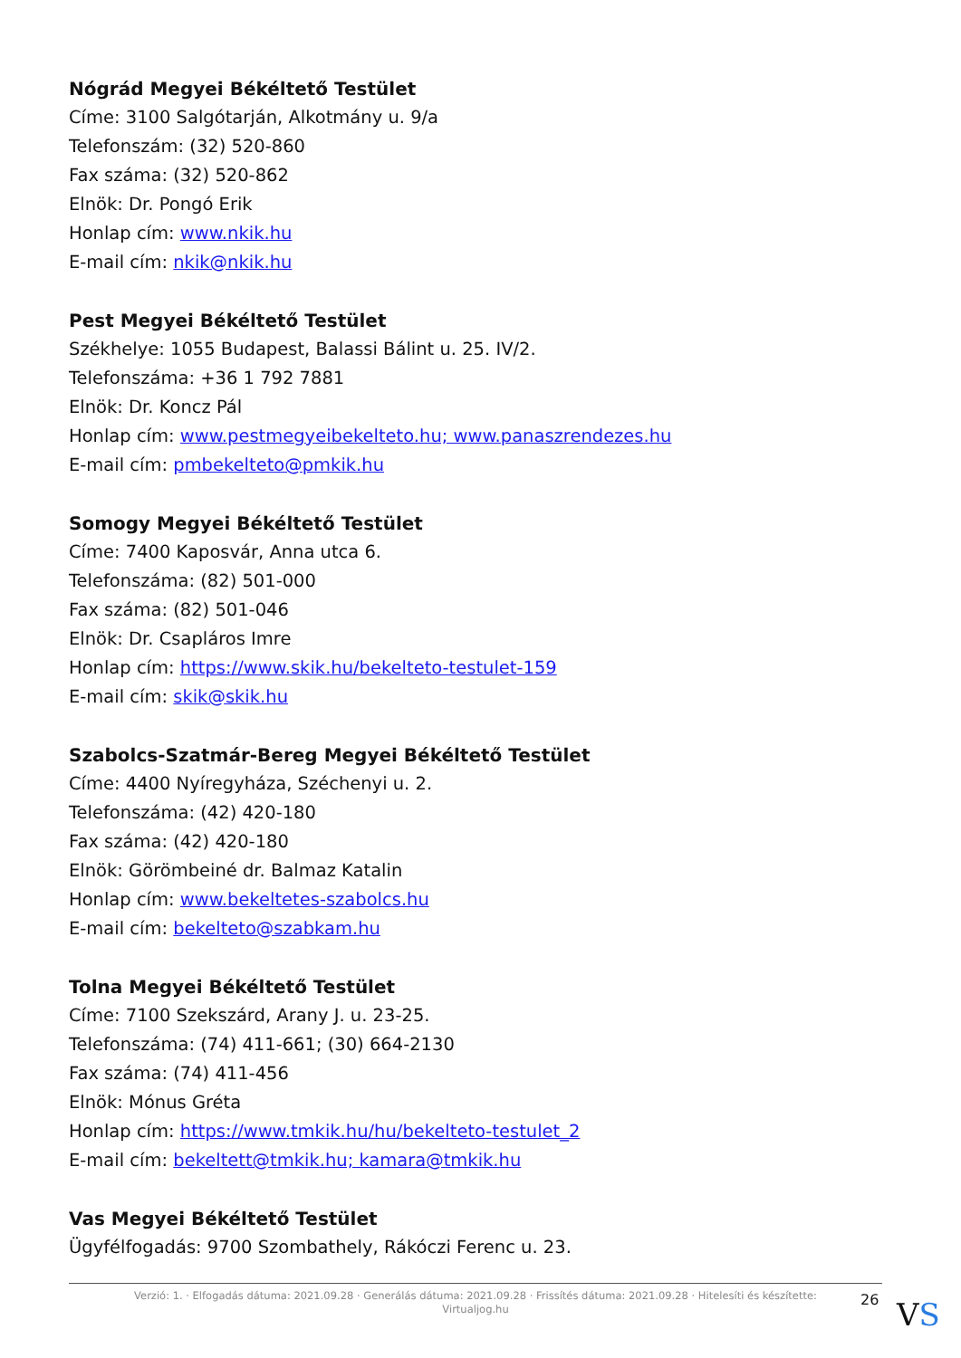Nógrád Megyei Békéltető Testület
Címe: 3100 Salgótarján, Alkotmány u. 9/a
Telefonszám: (32) 520-860
Fax száma: (32) 520-862
Elnök: Dr. Pongó Erik
Honlap cím: www.nkik.hu
E-mail cím: nkik@nkik.hu
Pest Megyei Békéltető Testület
Székhelye: 1055 Budapest, Balassi Bálint u. 25. IV/2.
Telefonszáma: +36 1 792 7881
Elnök: Dr. Koncz Pál
Honlap cím: www.pestmegyeibekelteto.hu; www.panaszrendezes.hu
E-mail cím: pmbekelteto@pmkik.hu
Somogy Megyei Békéltető Testület
Címe: 7400 Kaposvár, Anna utca 6.
Telefonszáma: (82) 501-000
Fax száma: (82) 501-046
Elnök: Dr. Csapláros Imre
Honlap cím: https://www.skik.hu/bekelteto-testulet-159
E-mail cím: skik@skik.hu
Szabolcs-Szatmár-Bereg Megyei Békéltető Testület
Címe: 4400 Nyíregyháza, Széchenyi u. 2.
Telefonszáma: (42) 420-180
Fax száma: (42) 420-180
Elnök: Görömbeiné dr. Balmaz Katalin
Honlap cím: www.bekeltetes-szabolcs.hu
E-mail cím: bekelteto@szabkam.hu
Tolna Megyei Békéltető Testület
Címe: 7100 Szekszárd, Arany J. u. 23-25.
Telefonszáma: (74) 411-661; (30) 664-2130
Fax száma: (74) 411-456
Elnök: Mónus Gréta
Honlap cím: https://www.tmkik.hu/hu/bekelteto-testulet_2
E-mail cím: bekeltett@tmkik.hu; kamara@tmkik.hu
Vas Megyei Békéltető Testület
Ügyfélfogadás: 9700 Szombathely, Rákóczi Ferenc u. 23.
Verzió: 1. · Elfogadás dátuma: 2021.09.28 · Generálás dátuma: 2021.09.28 · Frissítés dátuma: 2021.09.28 · Hitelesíti és készítette:
Virtualjog.hu
26 VS